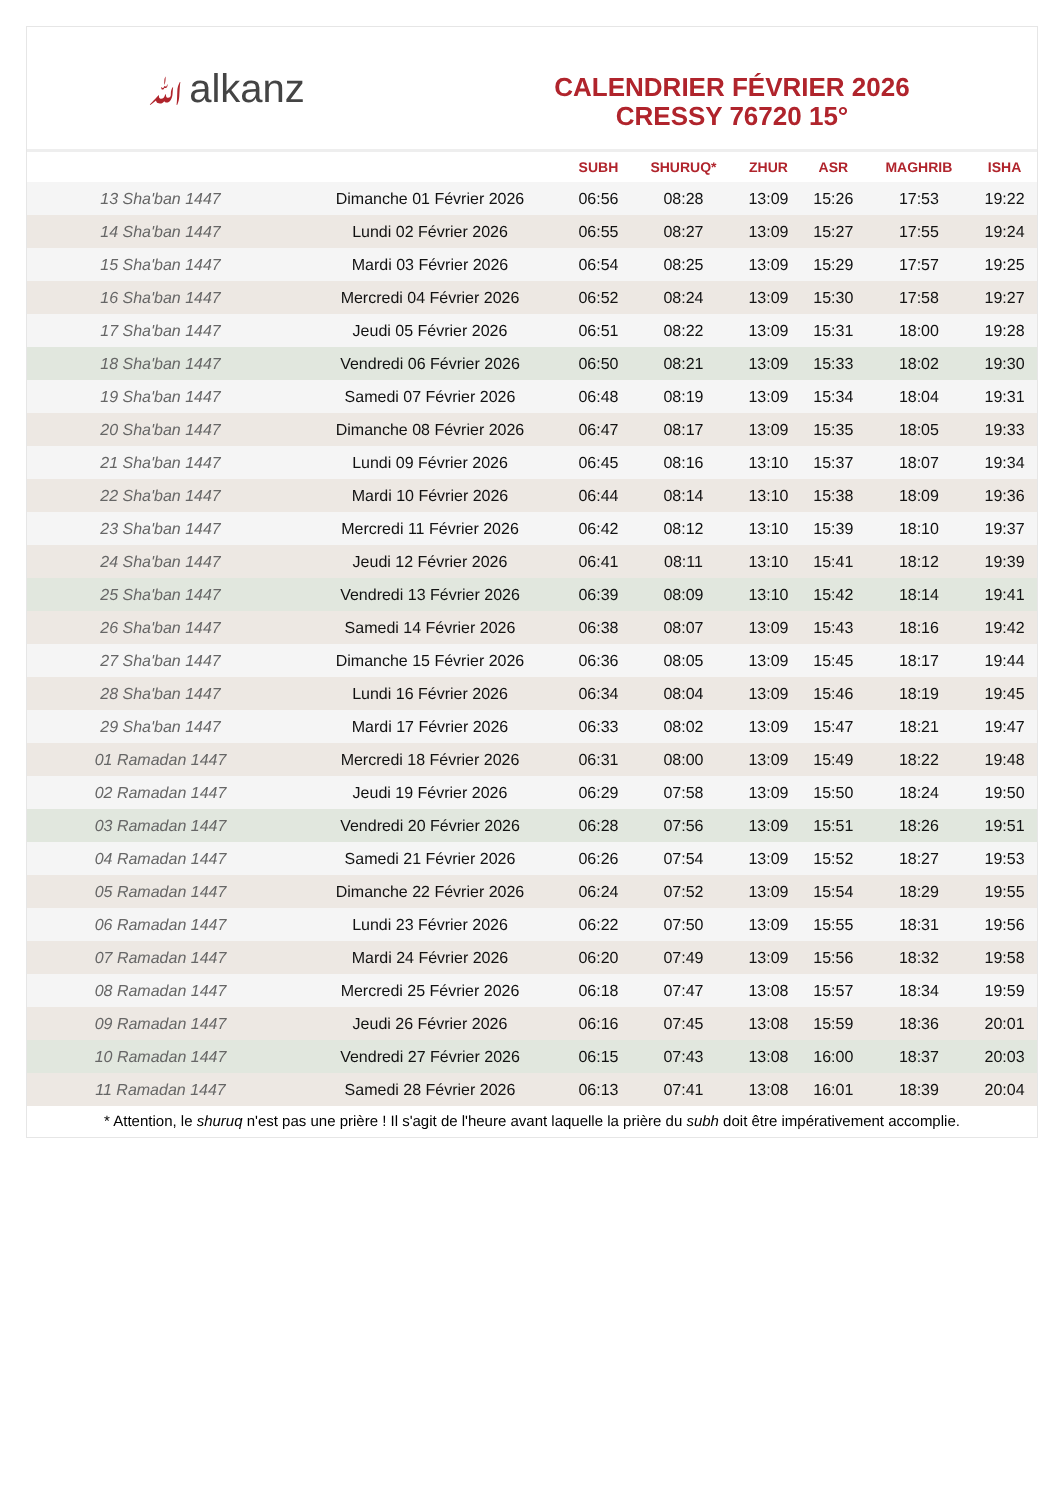ﷲalkanz
CALENDRIER FÉVRIER 2026
CRESSY 76720 15°
| | | SUBH | SHURUQ* | ZHUR | ASR | MAGHRIB | ISHA |
| --- | --- | --- | --- | --- | --- | --- | --- |
| 13 Sha'ban 1447 | Dimanche 01 Février 2026 | 06:56 | 08:28 | 13:09 | 15:26 | 17:53 | 19:22 |
| 14 Sha'ban 1447 | Lundi 02 Février 2026 | 06:55 | 08:27 | 13:09 | 15:27 | 17:55 | 19:24 |
| 15 Sha'ban 1447 | Mardi 03 Février 2026 | 06:54 | 08:25 | 13:09 | 15:29 | 17:57 | 19:25 |
| 16 Sha'ban 1447 | Mercredi 04 Février 2026 | 06:52 | 08:24 | 13:09 | 15:30 | 17:58 | 19:27 |
| 17 Sha'ban 1447 | Jeudi 05 Février 2026 | 06:51 | 08:22 | 13:09 | 15:31 | 18:00 | 19:28 |
| 18 Sha'ban 1447 | Vendredi 06 Février 2026 | 06:50 | 08:21 | 13:09 | 15:33 | 18:02 | 19:30 |
| 19 Sha'ban 1447 | Samedi 07 Février 2026 | 06:48 | 08:19 | 13:09 | 15:34 | 18:04 | 19:31 |
| 20 Sha'ban 1447 | Dimanche 08 Février 2026 | 06:47 | 08:17 | 13:09 | 15:35 | 18:05 | 19:33 |
| 21 Sha'ban 1447 | Lundi 09 Février 2026 | 06:45 | 08:16 | 13:10 | 15:37 | 18:07 | 19:34 |
| 22 Sha'ban 1447 | Mardi 10 Février 2026 | 06:44 | 08:14 | 13:10 | 15:38 | 18:09 | 19:36 |
| 23 Sha'ban 1447 | Mercredi 11 Février 2026 | 06:42 | 08:12 | 13:10 | 15:39 | 18:10 | 19:37 |
| 24 Sha'ban 1447 | Jeudi 12 Février 2026 | 06:41 | 08:11 | 13:10 | 15:41 | 18:12 | 19:39 |
| 25 Sha'ban 1447 | Vendredi 13 Février 2026 | 06:39 | 08:09 | 13:10 | 15:42 | 18:14 | 19:41 |
| 26 Sha'ban 1447 | Samedi 14 Février 2026 | 06:38 | 08:07 | 13:09 | 15:43 | 18:16 | 19:42 |
| 27 Sha'ban 1447 | Dimanche 15 Février 2026 | 06:36 | 08:05 | 13:09 | 15:45 | 18:17 | 19:44 |
| 28 Sha'ban 1447 | Lundi 16 Février 2026 | 06:34 | 08:04 | 13:09 | 15:46 | 18:19 | 19:45 |
| 29 Sha'ban 1447 | Mardi 17 Février 2026 | 06:33 | 08:02 | 13:09 | 15:47 | 18:21 | 19:47 |
| 01 Ramadan 1447 | Mercredi 18 Février 2026 | 06:31 | 08:00 | 13:09 | 15:49 | 18:22 | 19:48 |
| 02 Ramadan 1447 | Jeudi 19 Février 2026 | 06:29 | 07:58 | 13:09 | 15:50 | 18:24 | 19:50 |
| 03 Ramadan 1447 | Vendredi 20 Février 2026 | 06:28 | 07:56 | 13:09 | 15:51 | 18:26 | 19:51 |
| 04 Ramadan 1447 | Samedi 21 Février 2026 | 06:26 | 07:54 | 13:09 | 15:52 | 18:27 | 19:53 |
| 05 Ramadan 1447 | Dimanche 22 Février 2026 | 06:24 | 07:52 | 13:09 | 15:54 | 18:29 | 19:55 |
| 06 Ramadan 1447 | Lundi 23 Février 2026 | 06:22 | 07:50 | 13:09 | 15:55 | 18:31 | 19:56 |
| 07 Ramadan 1447 | Mardi 24 Février 2026 | 06:20 | 07:49 | 13:09 | 15:56 | 18:32 | 19:58 |
| 08 Ramadan 1447 | Mercredi 25 Février 2026 | 06:18 | 07:47 | 13:08 | 15:57 | 18:34 | 19:59 |
| 09 Ramadan 1447 | Jeudi 26 Février 2026 | 06:16 | 07:45 | 13:08 | 15:59 | 18:36 | 20:01 |
| 10 Ramadan 1447 | Vendredi 27 Février 2026 | 06:15 | 07:43 | 13:08 | 16:00 | 18:37 | 20:03 |
| 11 Ramadan 1447 | Samedi 28 Février 2026 | 06:13 | 07:41 | 13:08 | 16:01 | 18:39 | 20:04 |
* Attention, le shuruq n'est pas une prière ! Il s'agit de l'heure avant laquelle la prière du subh doit être impérativement accomplie.